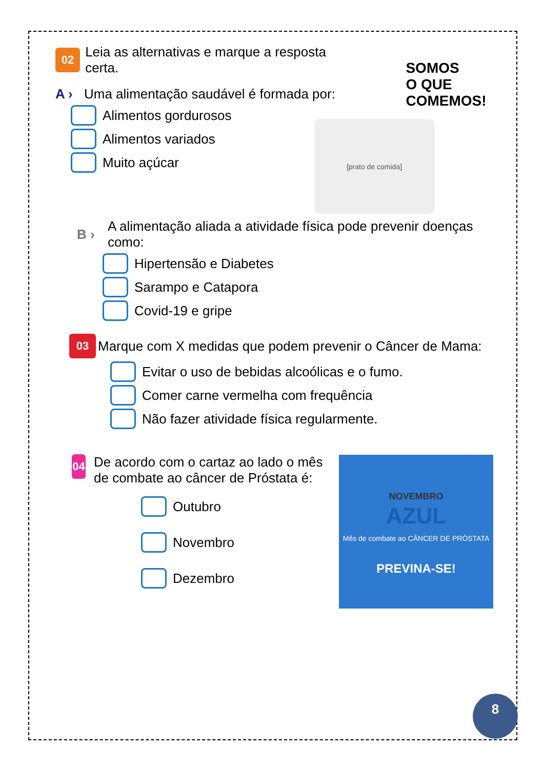SOMOS
O QUE
COMEMOS!
[prato de comida]
NOVEMBRO
AZUL
Mês de combate ao CÂNCER DE PRÓSTATA
PREVINA-SE!
02
Leia as alternativas e marque a resposta certa.
A ›
Uma alimentação saudável é formada por:
Alimentos gordurosos
Alimentos variados
Muito açúcar
B ›
A alimentação aliada a atividade física pode prevenir doenças como:
Hipertensão e Diabetes
Sarampo e Catapora
Covid-19 e gripe
03
Marque com X medidas que podem prevenir o Câncer de Mama:
Evitar o uso de bebidas alcoólicas e o fumo.
Comer carne vermelha com frequência
Não fazer atividade física regularmente.
04
De acordo com o cartaz ao lado o mês de combate ao câncer de Próstata é:
Outubro
Novembro
Dezembro
8